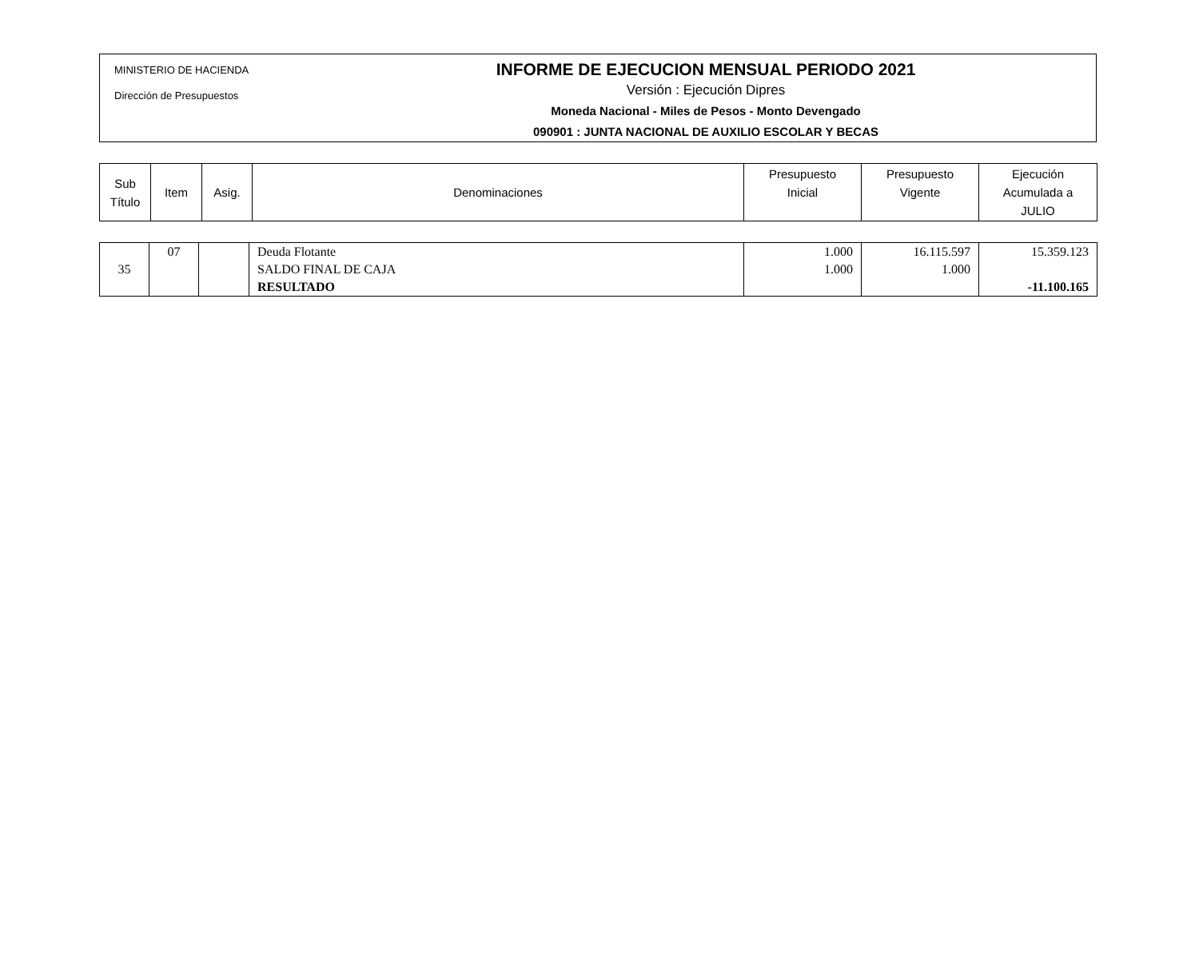MINISTERIO DE HACIENDA
Dirección de Presupuestos
INFORME DE EJECUCION MENSUAL PERIODO 2021
Versión : Ejecución Dipres
Moneda Nacional - Miles de Pesos - Monto Devengado
090901 : JUNTA NACIONAL DE AUXILIO ESCOLAR Y BECAS
| Sub Título | Item | Asig. | Denominaciones | Presupuesto Inicial | Presupuesto Vigente | Ejecución Acumulada a JULIO |
| --- | --- | --- | --- | --- | --- | --- |
| 35 | 07 | | Deuda Flotante SALDO FINAL DE CAJA RESULTADO | 1.000 1.000 | 16.115.597 1.000 | 15.359.123 -11.100.165 |